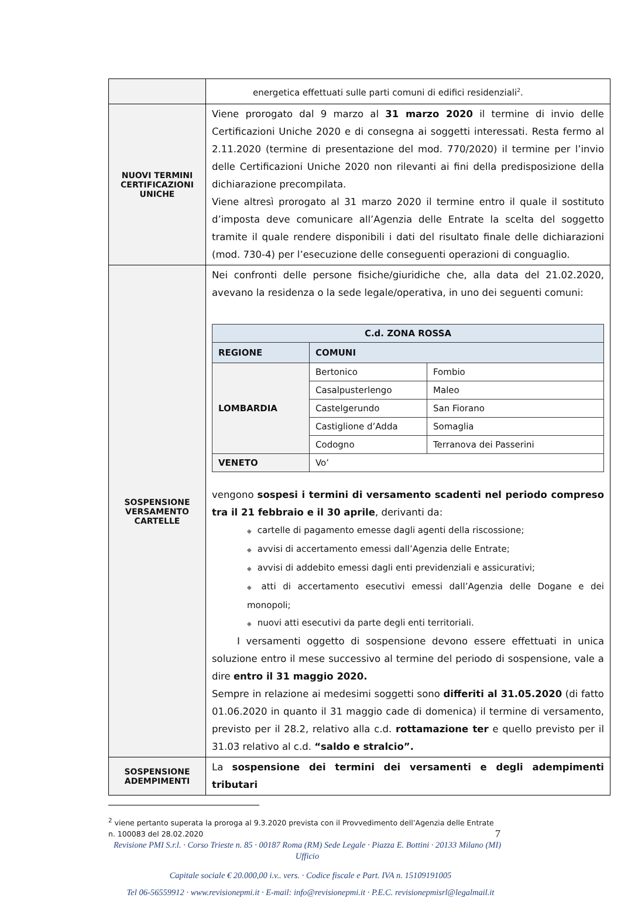| | energetica effettuati sulle parti comuni di edifici residenziali<sup>2</sup>. |
| NUOVI TERMINI CERTIFICAZIONI UNICHE | Viene prorogato dal 9 marzo al 31 marzo 2020 il termine di invio delle Certificazioni Uniche 2020 e di consegna ai soggetti interessati. Resta fermo al 2.11.2020 (termine di presentazione del mod. 770/2020) il termine per l’invio delle Certificazioni Uniche 2020 non rilevanti ai fini della predisposizione della dichiarazione precompilata. Viene altresì prorogato al 31 marzo 2020 il termine entro il quale il sostituto d’imposta deve comunicare all’Agenzia delle Entrate la scelta del soggetto tramite il quale rendere disponibili i dati del risultato finale delle dichiarazioni (mod. 730-4) per l’esecuzione delle conseguenti operazioni di conguaglio. |
| SOSPENSIONE VERSAMENTO CARTELLE | Nei confronti delle persone fisiche/giuridiche che, alla data del 21.02.2020, avevano la residenza o la sede legale/operativa, in uno dei seguenti comuni: / C.d. ZONA ROSSA / / / / REGIONE / COMUNI / / / LOMBARDIA / Bertonico / Fombio / / / Casalpusterlengo / Maleo / / / Castelgerundo / San Fiorano / / / Castiglione d’Adda / Somaglia / / / Codogno / Terranova dei Passerini / / VENETO / Vo’ / / vengono sospesi i termini di versamento scadenti nel periodo compreso tra il 21 febbraio e il 30 aprile , derivanti da: ◆ cartelle di pagamento emesse dagli agenti della riscossione; ◆ avvisi di accertamento emessi dall’Agenzia delle Entrate; ◆ avvisi di addebito emessi dagli enti previdenziali e assicurativi; ◆ atti di accertamento esecutivi emessi dall’Agenzia delle Dogane e dei monopoli; ◆ nuovi atti esecutivi da parte degli enti territoriali. I versamenti oggetto di sospensione devono essere effettuati in unica soluzione entro il mese successivo al termine del periodo di sospensione, vale a dire entro il 31 maggio 2020. Sempre in relazione ai medesimi soggetti sono differiti al 31.05.2020 (di fatto 01.06.2020 in quanto il 31 maggio cade di domenica) il termine di versamento, previsto per il 28.2, relativo alla c.d. rottamazione ter e quello previsto per il 31.03 relativo al c.d. “saldo e stralcio”. |
| SOSPENSIONE ADEMPIMENTI | La sospensione dei termini dei versamenti e degli adempimenti tributari |
<sup>2</sup> viene pertanto superata la proroga al 9.3.2020 prevista con il Provvedimento dell’Agenzia delle Entrate n. 100083 del 28.02.2020 7
Revisione PMI S.r.l. · Corso Trieste n. 85 · 00187 Roma (RM) Sede Legale · Piazza E. Bottini · 20133 Milano (MI) Ufficio
Capitale sociale € 20.000,00 i.v.. vers. · Codice fiscale e Part. IVA n. 15109191005
Tel 06-56559912 · www.revisionepmi.it · E-mail: info@revisionepmi.it · P.E.C. revisionepmisrl@legalmail.it